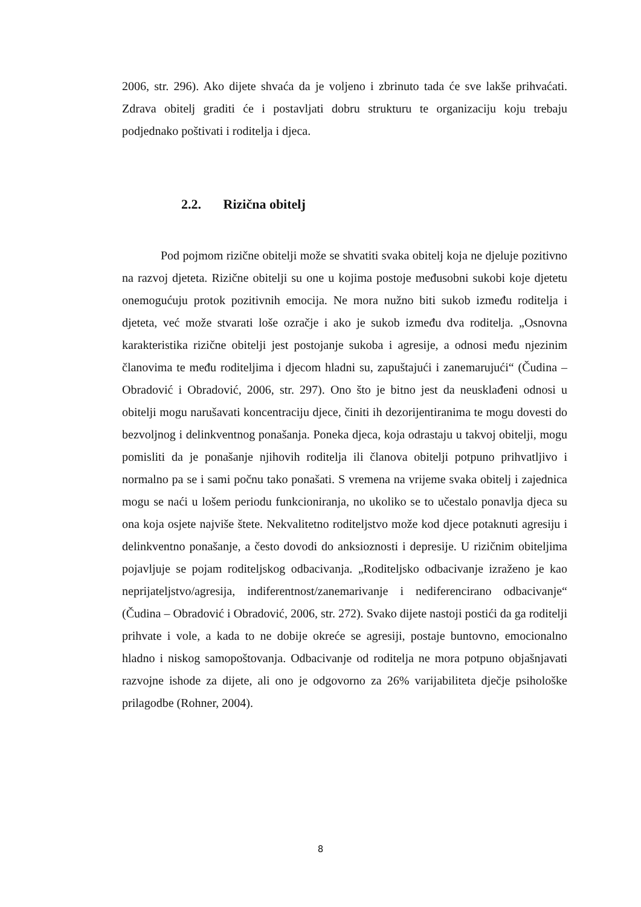2006, str. 296). Ako dijete shvaća da je voljeno i zbrinuto tada će sve lakše prihvaćati. Zdrava obitelj graditi će i postavljati dobru strukturu te organizaciju koju trebaju podjednako poštivati i roditelja i djeca.
2.2. Rizična obitelj
Pod pojmom rizične obitelji može se shvatiti svaka obitelj koja ne djeluje pozitivno na razvoj djeteta. Rizične obitelji su one u kojima postoje međusobni sukobi koje djetetu onemogućuju protok pozitivnih emocija. Ne mora nužno biti sukob između roditelja i djeteta, već može stvarati loše ozračje i ako je sukob između dva roditelja. „Osnovna karakteristika rizične obitelji jest postojanje sukoba i agresije, a odnosi među njezinim članovima te među roditeljima i djecom hladni su, zapuštajući i zanemarujući“ (Čudina – Obradović i Obradović, 2006, str. 297). Ono što je bitno jest da neusklađeni odnosi u obitelji mogu narušavati koncentraciju djece, činiti ih dezorijentiranima te mogu dovesti do bezvoljnog i delinkventnog ponašanja. Poneka djeca, koja odrastaju u takvoj obitelji, mogu pomisliti da je ponašanje njihovih roditelja ili članova obitelji potpuno prihvatljivo i normalno pa se i sami počnu tako ponašati. S vremena na vrijeme svaka obitelj i zajednica mogu se naći u lošem periodu funkcioniranja, no ukoliko se to učestalo ponavlja djeca su ona koja osjete najviše štete. Nekvalitetno roditeljstvo može kod djece potaknuti agresiju i delinkventno ponašanje, a često dovodi do anksioznosti i depresije. U rizičnim obiteljima pojavljuje se pojam roditeljskog odbacivanja. „Roditeljsko odbacivanje izraženo je kao neprijateljstvo/agresija, indiferentnost/zanemarivanje i nediferencirano odbacivanje“ (Čudina – Obradović i Obradović, 2006, str. 272). Svako dijete nastoji postići da ga roditelji prihvate i vole, a kada to ne dobije okreće se agresiji, postaje buntovno, emocionalno hladno i niskog samopoštovanja. Odbacivanje od roditelja ne mora potpuno objašnjavati razvojne ishode za dijete, ali ono je odgovorno za 26% varijabiliteta dječje psihološke prilagodbe (Rohner, 2004).
8